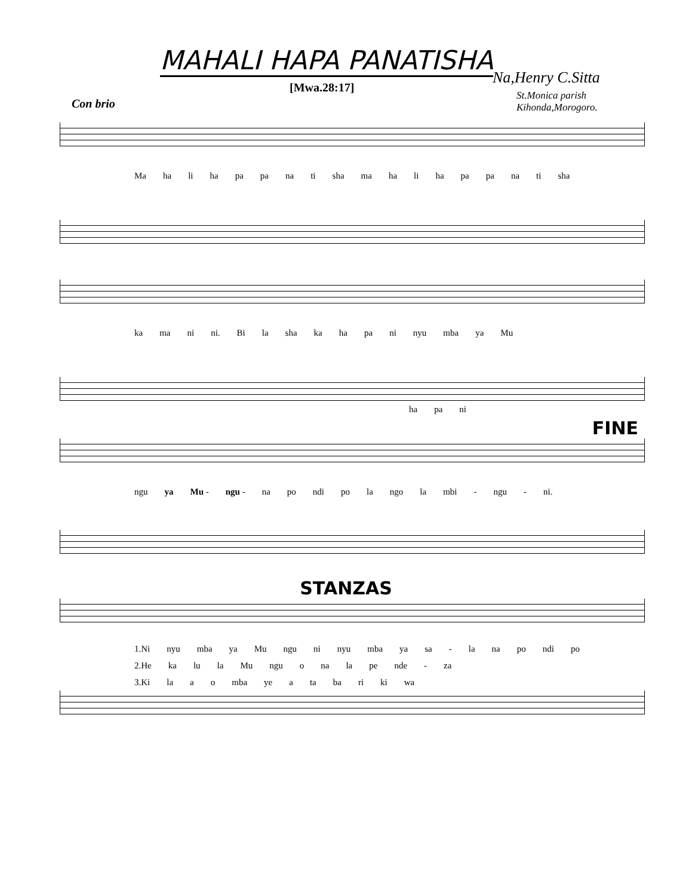MAHALI HAPA PANATISHA
[Mwa.28:17]
Na,Henry C.Sitta
St.Monica parish
Kihonda,Morogoro.
Con brio
Ma ha li ha pa pa na ti sha ma ha li ha pa pa na ti sha
ka ma ni ni. Bi la sha ka ha pa ni nyu mba ya Mu
ha pa ni
FINE
ngu ya Mu - ngu - na po ndi po la ngo la mbi - ngu - ni.
STANZAS
1.Ni nyu mba ya Mu ngu ni nyu mba ya sa - la na po ndi po
2.He ka lu la Mu ngu o na la pe nde - za
3.Ki la a o mba ye a ta ba ri ki wa